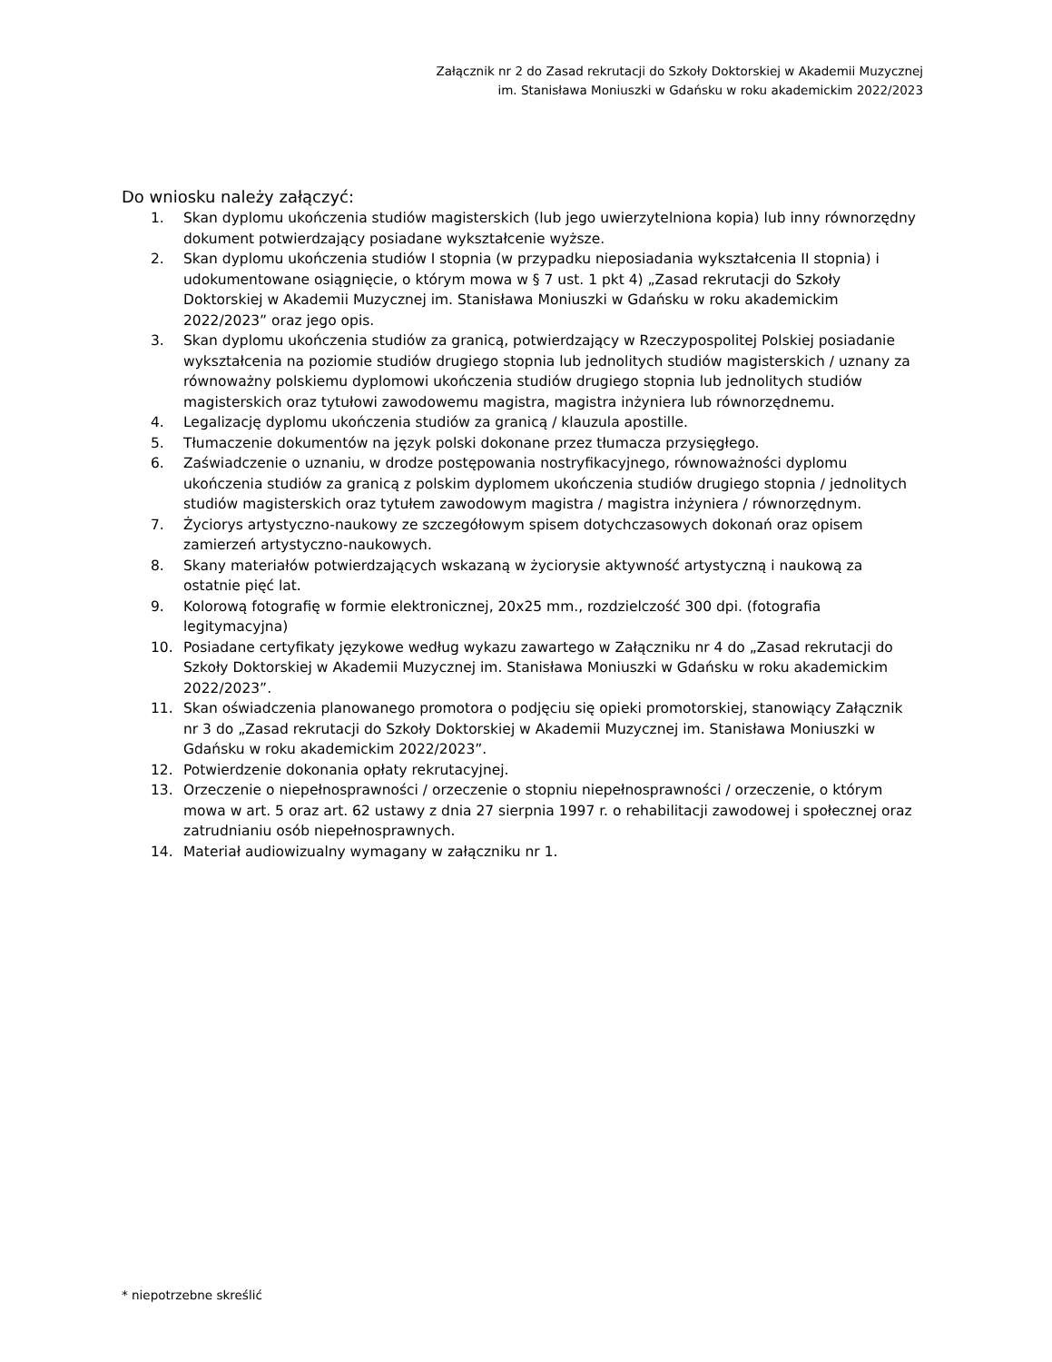Załącznik nr 2 do Zasad rekrutacji do Szkoły Doktorskiej w Akademii Muzycznej
im. Stanisława Moniuszki w Gdańsku w roku akademickim 2022/2023
Do wniosku należy załączyć:
1. Skan dyplomu ukończenia studiów magisterskich (lub jego uwierzytelniona kopia) lub inny równorzędny dokument potwierdzający posiadane wykształcenie wyższe.
2. Skan dyplomu ukończenia studiów I stopnia (w przypadku nieposiadania wykształcenia II stopnia) i udokumentowane osiągnięcie, o którym mowa w § 7 ust. 1 pkt 4) „Zasad rekrutacji do Szkoły Doktorskiej w Akademii Muzycznej im. Stanisława Moniuszki w Gdańsku w roku akademickim 2022/2023” oraz jego opis.
3. Skan dyplomu ukończenia studiów za granicą, potwierdzający w Rzeczypospolitej Polskiej posiadanie wykształcenia na poziomie studiów drugiego stopnia lub jednolitych studiów magisterskich / uznany za równoważny polskiemu dyplomowi ukończenia studiów drugiego stopnia lub jednolitych studiów magisterskich oraz tytułowi zawodowemu magistra, magistra inżyniera lub równorzędnemu.
4. Legalizację dyplomu ukończenia studiów za granicą / klauzula apostille.
5. Tłumaczenie dokumentów na język polski dokonane przez tłumacza przysięgłego.
6. Zaświadczenie o uznaniu, w drodze postępowania nostryfikacyjnego, równoważności dyplomu ukończenia studiów za granicą z polskim dyplomem ukończenia studiów drugiego stopnia / jednolitych studiów magisterskich oraz tytułem zawodowym magistra / magistra inżyniera / równorzędnym.
7. Życiorys artystyczno-naukowy ze szczegółowym spisem dotychczasowych dokonań oraz opisem zamierzeń artystyczno-naukowych.
8. Skany materiałów potwierdzających wskazaną w życiorysie aktywność artystyczną i naukową za ostatnie pięć lat.
9. Kolorową fotografię w formie elektronicznej, 20x25 mm., rozdzielczość 300 dpi. (fotografia legitymacyjna)
10. Posiadane certyfikaty językowe według wykazu zawartego w Załączniku nr 4 do „Zasad rekrutacji do Szkoły Doktorskiej w Akademii Muzycznej im. Stanisława Moniuszki w Gdańsku w roku akademickim 2022/2023”.
11. Skan oświadczenia planowanego promotora o podjęciu się opieki promotorskiej, stanowiący Załącznik nr 3 do „Zasad rekrutacji do Szkoły Doktorskiej w Akademii Muzycznej im. Stanisława Moniuszki w Gdańsku w roku akademickim 2022/2023”.
12. Potwierdzenie dokonania opłaty rekrutacyjnej.
13. Orzeczenie o niepełnosprawności / orzeczenie o stopniu niepełnosprawności / orzeczenie, o którym mowa w art. 5 oraz art. 62 ustawy z dnia 27 sierpnia 1997 r. o rehabilitacji zawodowej i społecznej oraz zatrudnianiu osób niepełnosprawnych.
14. Materiał audiowizualny wymagany w załączniku nr 1.
* niepotrzebne skreślić